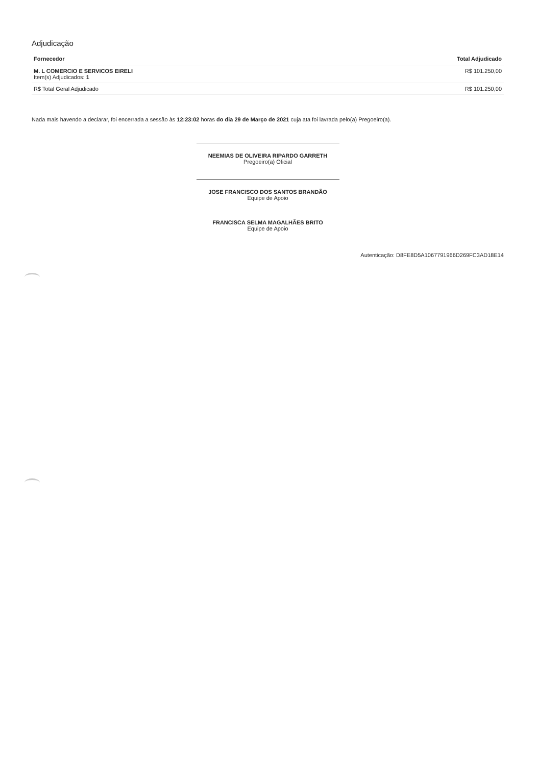Adjudicação
| Fornecedor | Total Adjudicado |
| --- | --- |
| M. L COMERCIO E SERVICOS EIRELI Item(s) Adjudicados: 1 | R$ 101.250,00 |
| R$ Total Geral Adjudicado | R$ 101.250,00 |
Nada mais havendo a declarar, foi encerrada a sessão às 12:23:02 horas do dia 29 de Março de 2021 cuja ata foi lavrada pelo(a) Pregoeiro(a).
NEEMIAS DE OLIVEIRA RIPARDO GARRETH
Pregoeiro(a) Oficial
JOSE FRANCISCO DOS SANTOS BRANDÃO
Equipe de Apoio
FRANCISCA SELMA MAGALHÃES BRITO
Equipe de Apoio
Autenticação: D8FE8D5A1067791966D269FC3AD18E14